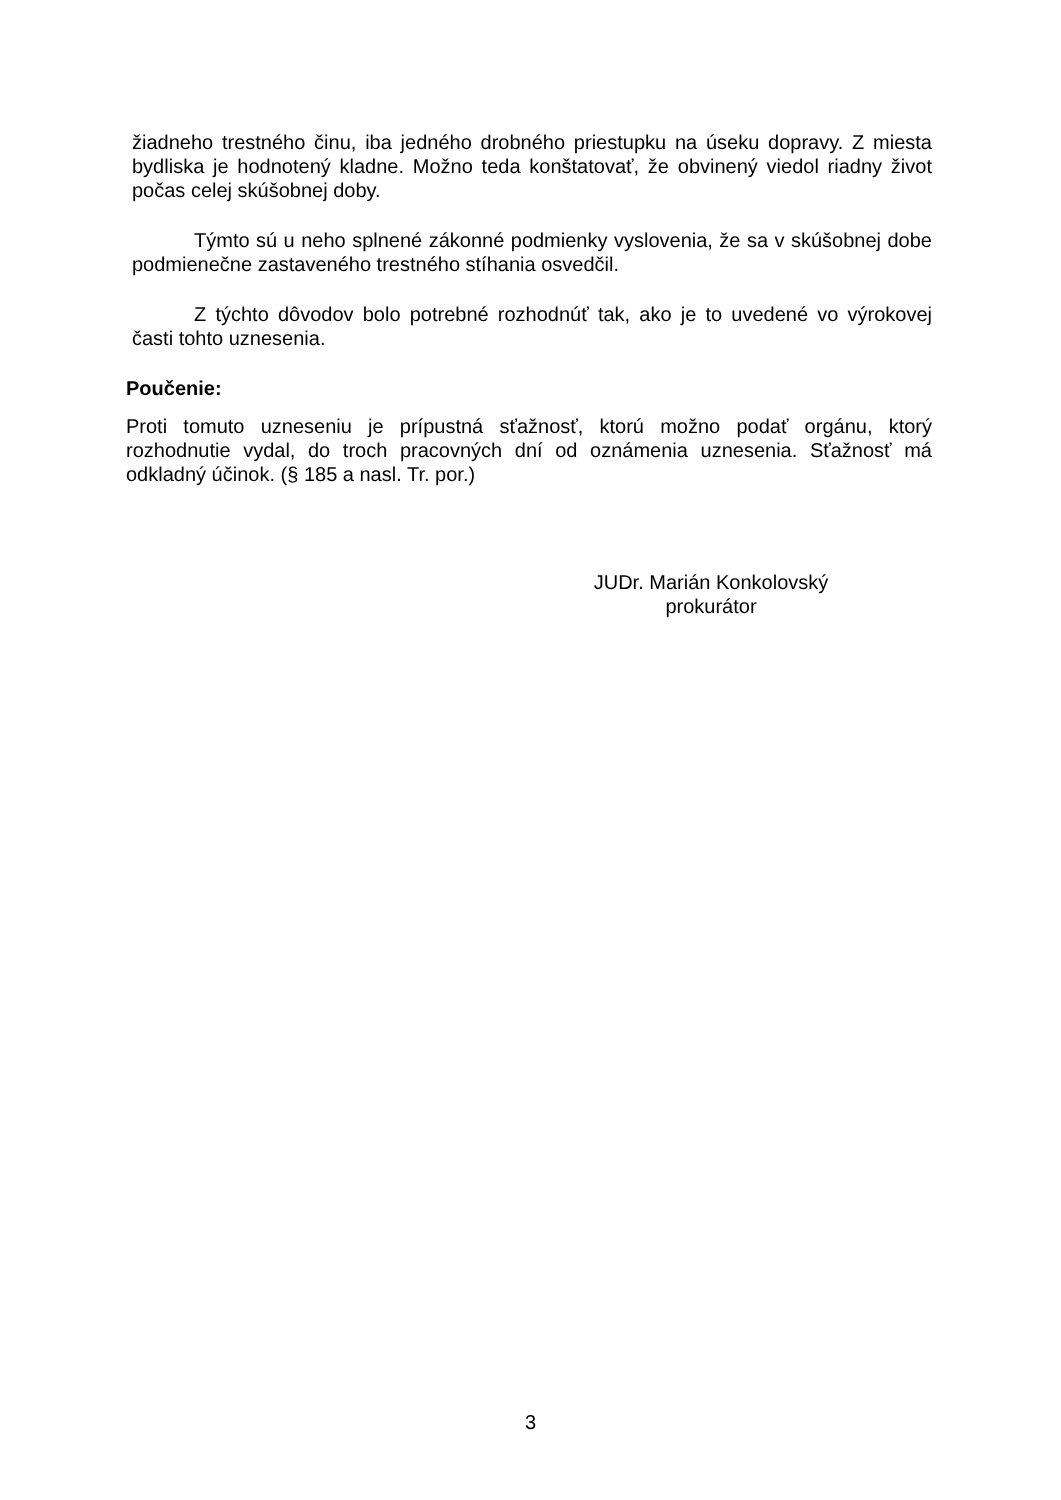žiadneho trestného činu, iba jedného drobného priestupku na úseku dopravy. Z miesta bydliska je hodnotený kladne. Možno teda konštatovať, že obvinený viedol riadny život počas celej skúšobnej doby.
Týmto sú u neho splnené zákonné podmienky vyslovenia, že sa v skúšobnej dobe podmienečne zastaveného trestného stíhania osvedčil.
Z týchto dôvodov bolo potrebné rozhodnúť tak, ako je to uvedené vo výrokovej časti tohto uznesenia.
Poučenie:
Proti tomuto uzneseniu je prípustná sťažnosť, ktorú možno podať orgánu, ktorý rozhodnutie vydal, do troch pracovných dní od oznámenia uznesenia. Sťažnosť má odkladný účinok. (§ 185 a nasl. Tr. por.)
JUDr. Marián Konkolovský
prokurátor
3